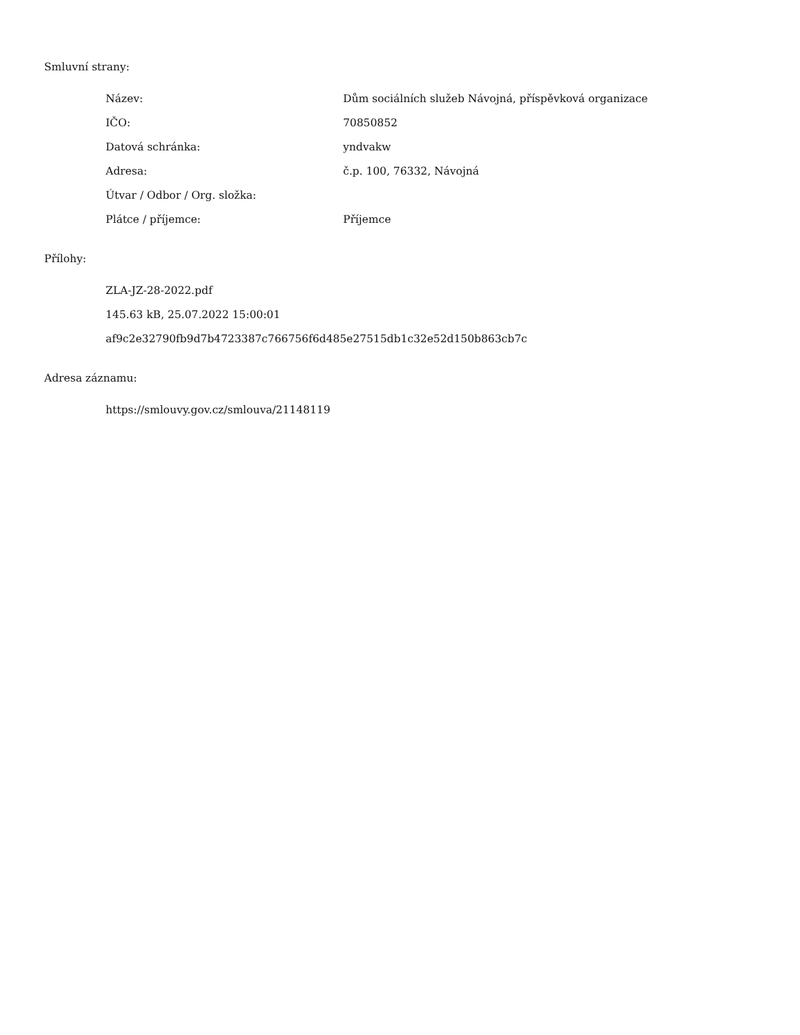Smluvní strany:
| Název: | Dům sociálních služeb Návojná, příspěvková organizace |
| IČO: | 70850852 |
| Datová schránka: | yndvakw |
| Adresa: | č.p. 100, 76332, Návojná |
| Útvar / Odbor / Org. složka: | |
| Plátce / příjemce: | Příjemce |
Přílohy:
ZLA-JZ-28-2022.pdf
145.63 kB, 25.07.2022 15:00:01
af9c2e32790fb9d7b4723387c766756f6d485e27515db1c32e52d150b863cb7c
Adresa záznamu:
https://smlouvy.gov.cz/smlouva/21148119